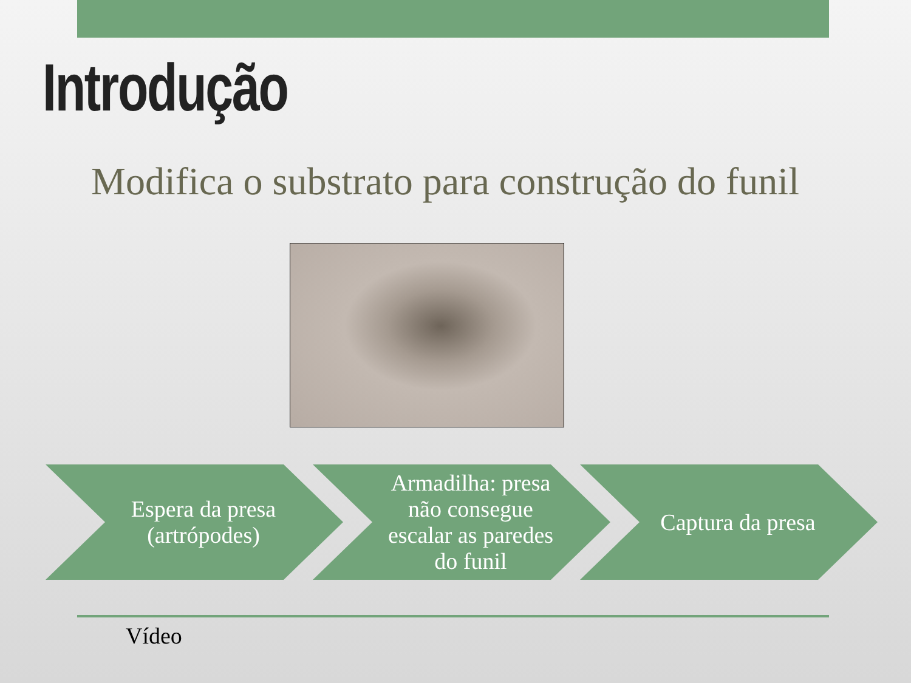Introdução
Modifica o substrato para construção do funil
Espera da presa (artrópodes) Armadilha: presa não consegue escalar as paredes do funil
Captura da presa
Vídeo